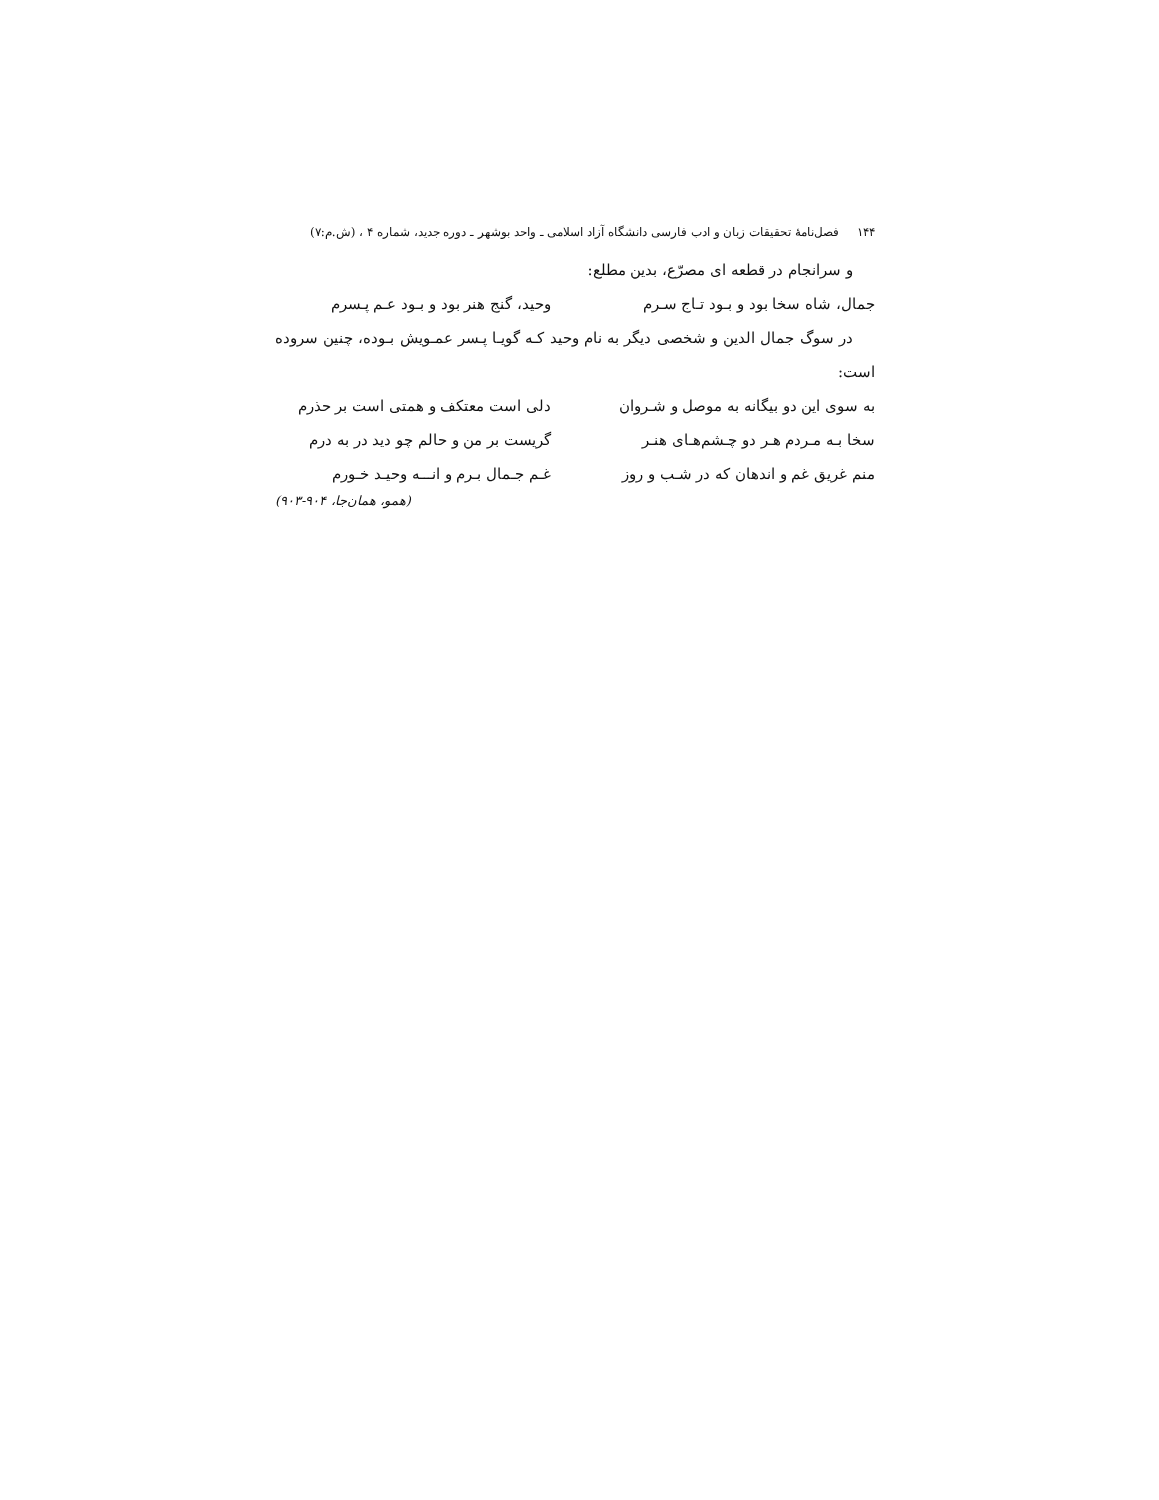۱۴۴ فصل‌نامهٔ تحقیقات زبان و ادب فارسی دانشگاه آزاد اسلامی ـ واحد بوشهر ـ دوره جدید، شماره ۴ ، (ش.م:۷)
و سرانجام در قطعه ای مصرّع، بدین مطلع:
جمال، شاه سخا بود و بـود تـاج سـرم وحید، گنج هنر بود و بـود عـم پـسرم
در سوگ جمال الدین و شخصی دیگر به نام وحید کـه گویـا پـسر عمـویش بـوده، چنین سروده است:
به سوی این دو بیگانه به موصل و شـروان دلی است معتکف و همتی است بر حذرم
سخا بـه مـردم هـر دو چـشم‌هـای هنـر گریست بر من و حالم چو دید در به درم
منم غریق غم و اندهان که در شـب و روز غـم جـمال بـرم و انـــه وحیـد خـورم
(همو، همان‌جا، ۹۰۴-۹۰۳)